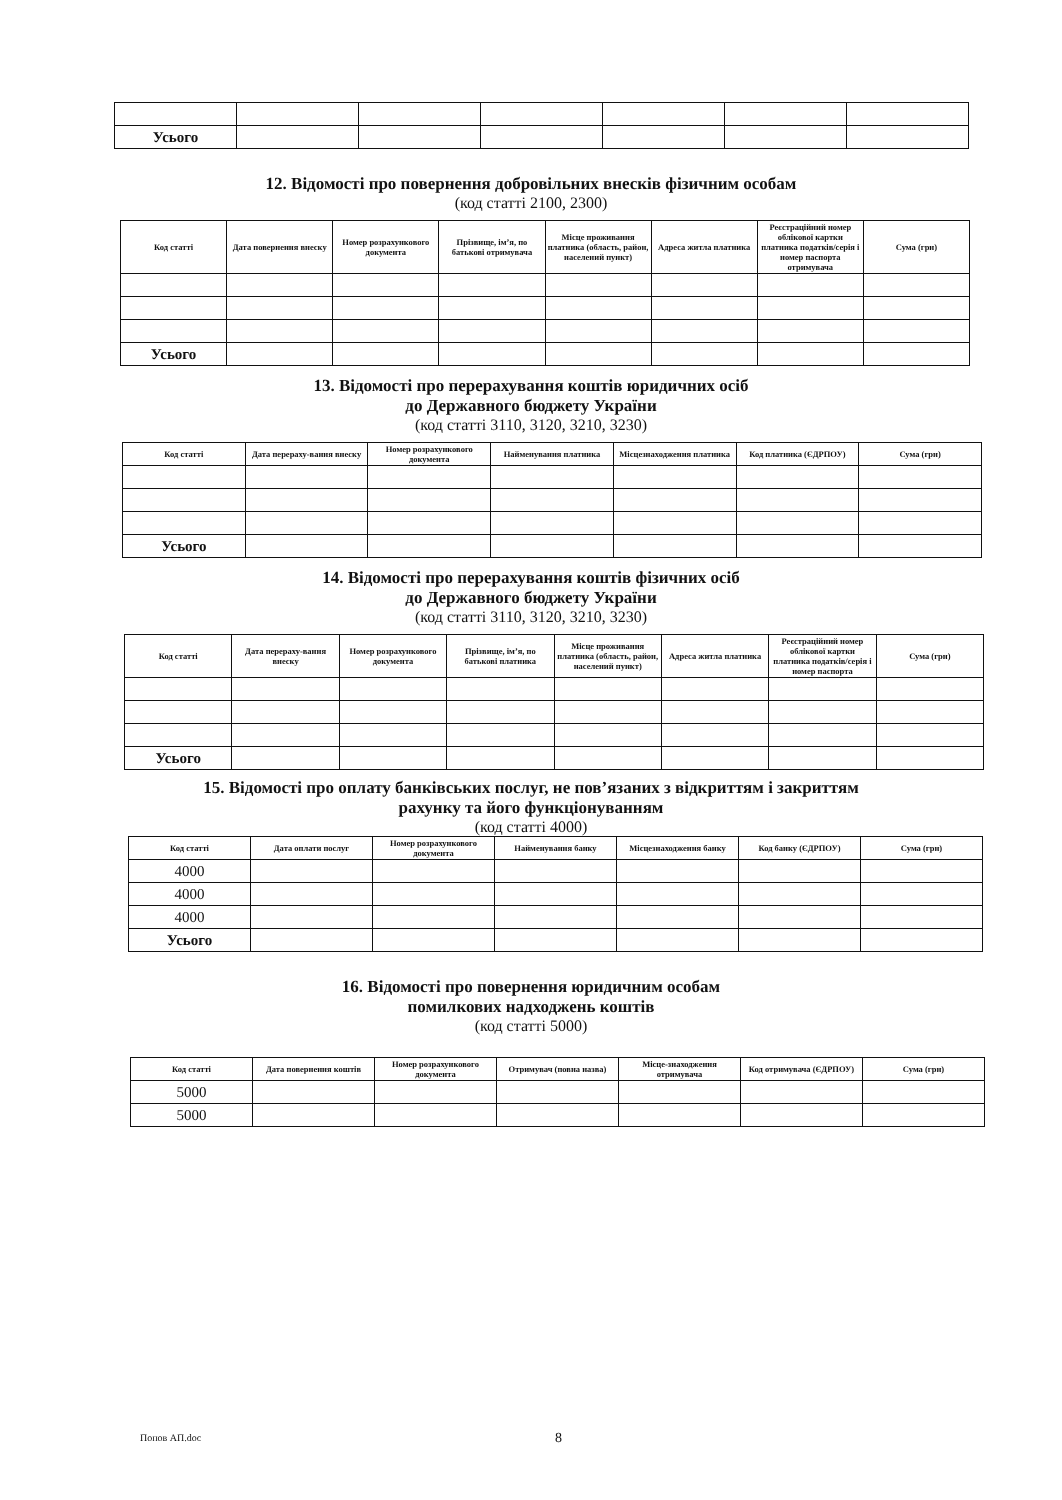| Усього | | | | | | |
12. Відомості про повернення добровільних внесків фізичним особам
(код статті 2100, 2300)
| Код статті | Дата повернення внеску | Номер розрахункового документа | Прізвище, ім’я, по батькові отримувача | Місце проживання платника (область, район, населений пункт) | Адреса житла платника | Реєстраційний номер облікової картки платника податків/серія і номер паспорта отримувача | Сума (грн) |
| --- | --- | --- | --- | --- | --- | --- | --- |
| Усього | | | | | | | |
13. Відомості про перерахування коштів юридичних осіб
до Державного бюджету України
(код статті 3110, 3120, 3210, 3230)
| Код статті | Дата перераху-вання внеску | Номер розрахункового документа | Найменування платника | Місцезнаходження платника | Код платника (ЄДРПОУ) | Сума (грн) |
| --- | --- | --- | --- | --- | --- | --- |
| Усього | | | | | | |
14. Відомості про перерахування коштів фізичних осіб
до Державного бюджету України
(код статті 3110, 3120, 3210, 3230)
| Код статті | Дата перераху-вання внеску | Номер розрахункового документа | Прізвище, ім’я, по батькові платника | Місце проживання платника (область, район, населений пункт) | Адреса житла платника | Реєстраційний номер облікової картки платника податків/серія і номер паспорта | Сума (грн) |
| --- | --- | --- | --- | --- | --- | --- | --- |
| Усього | | | | | | | |
15. Відомості про оплату банківських послуг, не пов’язаних з відкриттям і закриттям
рахунку та його функціонуванням
(код статті 4000)
| Код статті | Дата оплати послуг | Номер розрахункового документа | Найменування банку | Місцезнаходження банку | Код банку (ЄДРПОУ) | Сума (грн) |
| --- | --- | --- | --- | --- | --- | --- |
| 4000 | | | | | | |
| 4000 | | | | | | |
| 4000 | | | | | | |
| Усього | | | | | | |
16. Відомості про повернення юридичним особам
помилкових надходжень коштів
(код статті 5000)
| Код статті | Дата повернення коштів | Номер розрахункового документа | Отримувач (повна назва) | Місце-знаходження отримувача | Код отримувача (ЄДРПОУ) | Сума (грн) |
| --- | --- | --- | --- | --- | --- | --- |
| 5000 | | | | | | |
| 5000 | | | | | | |
Попов АП.doc 8